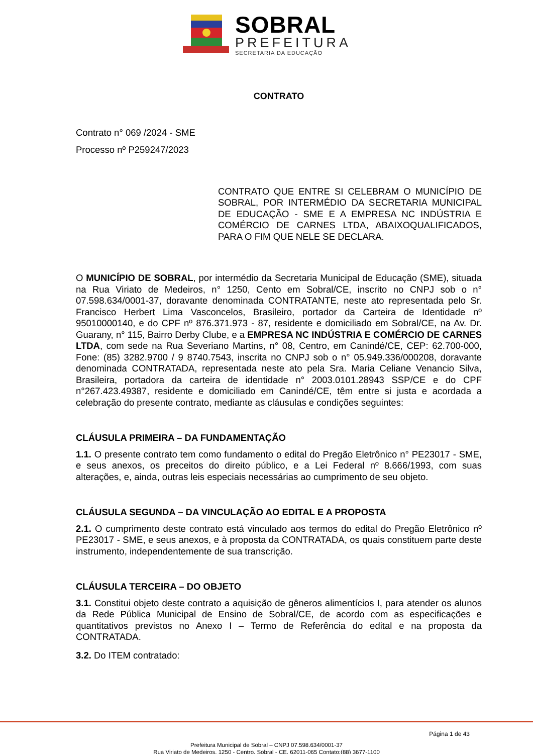SOBRAL
PREFEITURA
SECRETARIA DA EDUCAÇÃO
CONTRATO
Contrato n° 069 /2024 - SME
Processo nº P259247/2023
CONTRATO QUE ENTRE SI CELEBRAM O MUNICÍPIO DE SOBRAL, POR INTERMÉDIO DA SECRETARIA MUNICIPAL DE EDUCAÇÃO - SME E A EMPRESA NC INDÚSTRIA E COMÉRCIO DE CARNES LTDA, ABAIXOQUALIFICADOS, PARA O FIM QUE NELE SE DECLARA.
O MUNICÍPIO DE SOBRAL, por intermédio da Secretaria Municipal de Educação (SME), situada na Rua Viriato de Medeiros, n° 1250, Cento em Sobral/CE, inscrito no CNPJ sob o n° 07.598.634/0001-37, doravante denominada CONTRATANTE, neste ato representada pelo Sr. Francisco Herbert Lima Vasconcelos, Brasileiro, portador da Carteira de Identidade nº 95010000140, e do CPF nº 876.371.973 - 87, residente e domiciliado em Sobral/CE, na Av. Dr. Guarany, n° 115, Bairro Derby Clube, e a EMPRESA NC INDÚSTRIA E COMÉRCIO DE CARNES LTDA, com sede na Rua Severiano Martins, n° 08, Centro, em Canindé/CE, CEP: 62.700-000, Fone: (85) 3282.9700 / 9 8740.7543, inscrita no CNPJ sob o n° 05.949.336/000208, doravante denominada CONTRATADA, representada neste ato pela Sra. Maria Celiane Venancio Silva, Brasileira, portadora da carteira de identidade n° 2003.0101.28943 SSP/CE e do CPF n°267.423.49387, residente e domiciliado em Canindé/CE, têm entre si justa e acordada a celebração do presente contrato, mediante as cláusulas e condições seguintes:
CLÁUSULA PRIMEIRA – DA FUNDAMENTAÇÃO
1.1. O presente contrato tem como fundamento o edital do Pregão Eletrônico n° PE23017 - SME, e seus anexos, os preceitos do direito público, e a Lei Federal nº 8.666/1993, com suas alterações, e, ainda, outras leis especiais necessárias ao cumprimento de seu objeto.
CLÁUSULA SEGUNDA – DA VINCULAÇÃO AO EDITAL E A PROPOSTA
2.1. O cumprimento deste contrato está vinculado aos termos do edital do Pregão Eletrônico nº PE23017 - SME, e seus anexos, e à proposta da CONTRATADA, os quais constituem parte deste instrumento, independentemente de sua transcrição.
CLÁUSULA TERCEIRA – DO OBJETO
3.1. Constitui objeto deste contrato a aquisição de gêneros alimentícios I, para atender os alunos da Rede Pública Municipal de Ensino de Sobral/CE, de acordo com as especificações e quantitativos previstos no Anexo I – Termo de Referência do edital e na proposta da CONTRATADA.
3.2. Do ITEM contratado:
Página 1 de 43
Prefeitura Municipal de Sobral – CNPJ 07.598.634/0001-37
Rua Viriato de Medeiros, 1250 - Centro, Sobral - CE, 62011-065 Contato:(88) 3677-1100